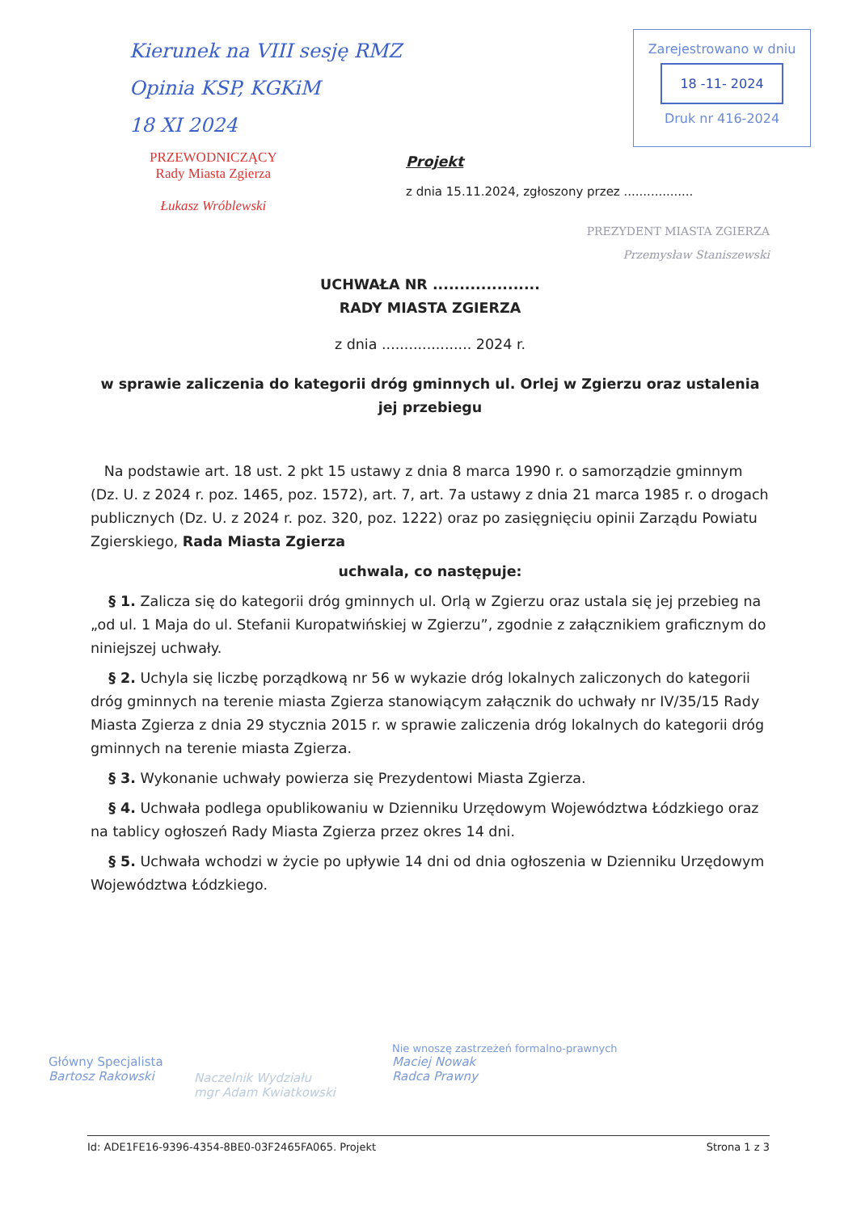Kierunek na VIII sesję RMZ
Opinia KSP, KGKiM
18 XI 2024
PRZEWODNICZĄCY
Rady Miasta Zgierza
Łukasz Wróblewski
Zarejestrowano w dniu
18 -11- 2024
Druk nr 416-2024
Projekt
z dnia 15.11.2024, zgłoszony przez ..................
PREZYDENT MIASTA ZGIERZA
Przemysław Staniszewski
UCHWAŁA NR ....................
RADY MIASTA ZGIERZA
z dnia .................... 2024 r.
w sprawie zaliczenia do kategorii dróg gminnych ul. Orlej w Zgierzu oraz ustalenia jej przebiegu
Na podstawie art. 18 ust. 2 pkt 15 ustawy z dnia 8 marca 1990 r. o samorządzie gminnym (Dz. U. z 2024 r. poz. 1465, poz. 1572), art. 7, art. 7a ustawy z dnia 21 marca 1985 r. o drogach publicznych (Dz. U. z 2024 r. poz. 320, poz. 1222) oraz po zasięgnięciu opinii Zarządu Powiatu Zgierskiego, Rada Miasta Zgierza
uchwala, co następuje:
§ 1. Zalicza się do kategorii dróg gminnych ul. Orlą w Zgierzu oraz ustala się jej przebieg na „od ul. 1 Maja do ul. Stefanii Kuropatwińskiej w Zgierzu”, zgodnie z załącznikiem graficznym do niniejszej uchwały.
§ 2. Uchyla się liczbę porządkową nr 56 w wykazie dróg lokalnych zaliczonych do kategorii dróg gminnych na terenie miasta Zgierza stanowiącym załącznik do uchwały nr IV/35/15 Rady Miasta Zgierza z dnia 29 stycznia 2015 r. w sprawie zaliczenia dróg lokalnych do kategorii dróg gminnych na terenie miasta Zgierza.
§ 3. Wykonanie uchwały powierza się Prezydentowi Miasta Zgierza.
§ 4. Uchwała podlega opublikowaniu w Dzienniku Urzędowym Województwa Łódzkiego oraz na tablicy ogłoszeń Rady Miasta Zgierza przez okres 14 dni.
§ 5. Uchwała wchodzi w życie po upływie 14 dni od dnia ogłoszenia w Dzienniku Urzędowym Województwa Łódzkiego.
Główny Specjalista
Bartosz Rakowski
Naczelnik Wydziału
mgr Adam Kwiatkowski
Nie wnoszę zastrzeżeń formalno-prawnych
Maciej Nowak
Radca Prawny
Id: ADE1FE16-9396-4354-8BE0-03F2465FA065. Projekt Strona 1 z 3